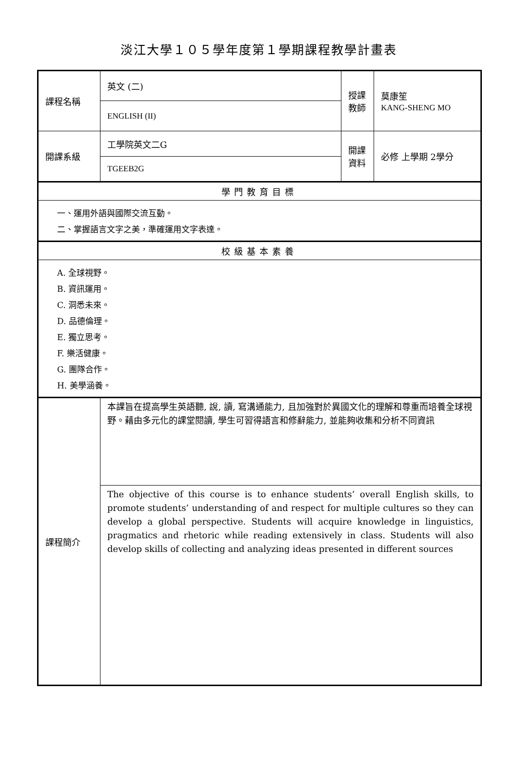淡江大學１０５學年度第１學期課程教學計畫表
| 課程名稱 | 英文 (二) | 授課 教師 | 莫康笙 KANG-SHENG MO |
| | ENGLISH (II) | | |
| 開課系級 | 工學院英文二G | 開課 資料 | 必修 上學期 2學分 |
| | TGEEB2G | | |
| 學門教育目標 | | | |
| 一、運用外語與國際交流互動。 二、掌握語言文字之美，準確運用文字表達。 | | | |
| 校級基本素養 | | | |
| A. 全球視野。 B. 資訊運用。 C. 洞悉未來。 D. 品德倫理。 E. 獨立思考。 F. 樂活健康。 G. 團隊合作。 H. 美學涵養。 | | | |
| 課程簡介 | 本課旨在提高學生英語聽, 說, 讀, 寫溝通能力, 且加強對於異國文化的理解和尊重而培養全球視野。藉由多元化的課堂閱讀, 學生可習得語言和修辭能力, 並能夠收集和分析不同資訊 | | |
| | The objective of this course is to enhance students’ overall English skills, to promote students’ understanding of and respect for multiple cultures so they can develop a global perspective. Students will acquire knowledge in linguistics, pragmatics and rhetoric while reading extensively in class. Students will also develop skills of collecting and analyzing ideas presented in different sources | | |